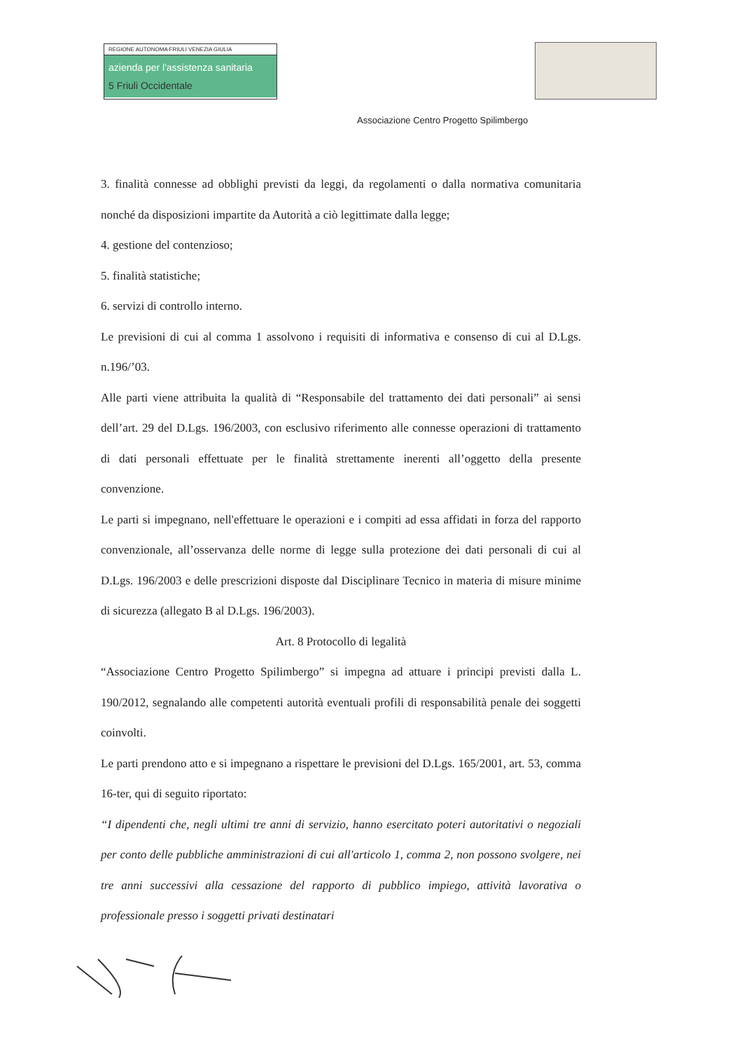REGIONE AUTONOMA FRIULI VENEZIA GIULIA
azienda per l'assistenza sanitaria
5 Friuli Occidentale
Associazione Centro Progetto Spilimbergo
3. finalità connesse ad obblighi previsti da leggi, da regolamenti o dalla normativa comunitaria nonché da disposizioni impartite da Autorità a ciò legittimate dalla legge;
4. gestione del contenzioso;
5. finalità statistiche;
6. servizi di controllo interno.
Le previsioni di cui al comma 1 assolvono i requisiti di informativa e consenso di cui al D.Lgs. n.196/’03.
Alle parti viene attribuita la qualità di “Responsabile del trattamento dei dati personali” ai sensi dell’art. 29 del D.Lgs. 196/2003, con esclusivo riferimento alle connesse operazioni di trattamento di dati personali effettuate per le finalità strettamente inerenti all’oggetto della presente convenzione.
Le parti si impegnano, nell'effettuare le operazioni e i compiti ad essa affidati in forza del rapporto convenzionale, all’osservanza delle norme di legge sulla protezione dei dati personali di cui al D.Lgs. 196/2003 e delle prescrizioni disposte dal Disciplinare Tecnico in materia di misure minime di sicurezza (allegato B al D.Lgs. 196/2003).
Art. 8 Protocollo di legalità
“Associazione Centro Progetto Spilimbergo” si impegna ad attuare i principi previsti dalla L. 190/2012, segnalando alle competenti autorità eventuali profili di responsabilità penale dei soggetti coinvolti.
Le parti prendono atto e si impegnano a rispettare le previsioni del D.Lgs. 165/2001, art. 53, comma 16-ter, qui di seguito riportato:
“I dipendenti che, negli ultimi tre anni di servizio, hanno esercitato poteri autoritativi o negoziali per conto delle pubbliche amministrazioni di cui all'articolo 1, comma 2, non possono svolgere, nei tre anni successivi alla cessazione del rapporto di pubblico impiego, attività lavorativa o professionale presso i soggetti privati destinatari